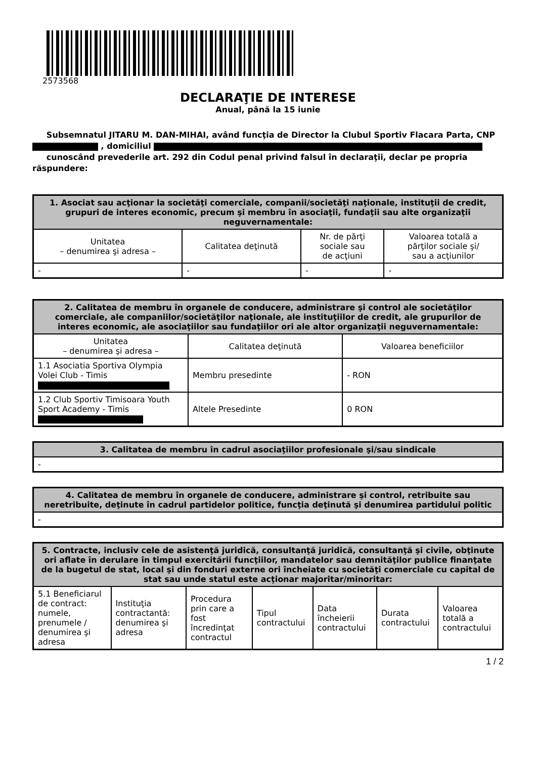2573568
DECLARAŢIE DE INTERESE
Anual, până la 15 iunie
Subsemnatul JITARU M. DAN-MIHAI, având funcţia de Director la Clubul Sportiv Flacara Parta, CNP , domiciliul
cunoscând prevederile art. 292 din Codul penal privind falsul în declaraţii, declar pe propria răspundere:
| 1. Asociat sau acţionar la societăţi comerciale, companii/societăţi naţionale, instituţii de credit, grupuri de interes economic, precum şi membru în asociaţii, fundaţii sau alte organizaţii neguvernamentale: | | | |
| --- | --- | --- | --- |
| Unitatea – denumirea şi adresa – | Calitatea deţinută | Nr. de părţi sociale sau de acţiuni | Valoarea totală a părţilor sociale şi/ sau a acţiunilor |
| - | - | - | - |
| 2. Calitatea de membru în organele de conducere, administrare şi control ale societăţilor comerciale, ale companiilor/societăţilor naţionale, ale instituţiilor de credit, ale grupurilor de interes economic, ale asociaţiilor sau fundaţiilor ori ale altor organizaţii neguvernamentale: | | |
| --- | --- | --- |
| Unitatea – denumirea şi adresa – | Calitatea deţinută | Valoarea beneficiilor |
| 1.1 Asociatia Sportiva Olympia Volei Club - Timis | Membru presedinte | - RON |
| 1.2 Club Sportiv Timisoara Youth Sport Academy - Timis | Altele Presedinte | 0 RON |
| 3. Calitatea de membru în cadrul asociaţiilor profesionale şi/sau sindicale |
| --- |
| - |
| 4. Calitatea de membru în organele de conducere, administrare şi control, retribuite sau neretribuite, deţinute în cadrul partidelor politice, funcţia deţinută şi denumirea partidului politic |
| --- |
| - |
| 5. Contracte, inclusiv cele de asistenţă juridică, consultanţă juridică, consultanţă şi civile, obţinute ori aflate în derulare în timpul exercitării funcţiilor, mandatelor sau demnităţilor publice finanţate de la bugetul de stat, local şi din fonduri externe ori încheiate cu societăţi comerciale cu capital de stat sau unde statul este acţionar majoritar/minoritar: | | | | | | |
| --- | --- | --- | --- | --- | --- | --- |
| 5.1 Beneficiarul de contract: numele, prenumele / denumirea şi adresa | Instituţia contractantă: denumirea şi adresa | Procedura prin care a fost încredinţat contractul | Tipul contractului | Data încheierii contractului | Durata contractului | Valoarea totală a contractului |
1 / 2